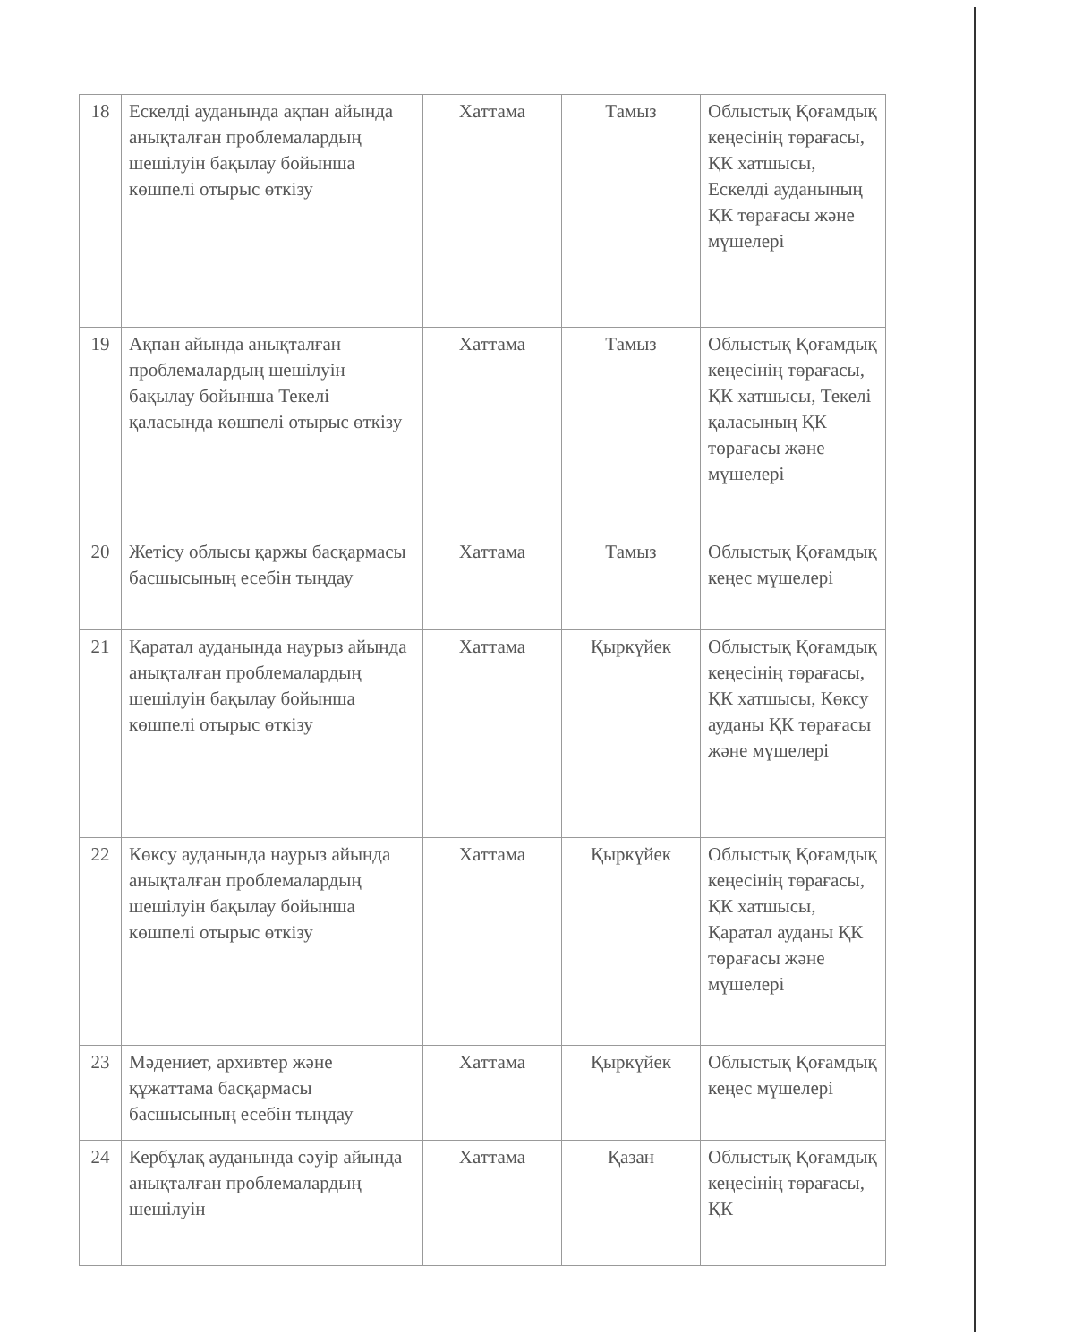| 18 | Ескелді ауданында ақпан айында анықталған проблемалардың шешілуін бақылау бойынша көшпелі отырыс өткізу | Хаттама | Тамыз | Облыстық Қоғамдық кеңесінің төрағасы, ҚК хатшысы, Ескелді ауданының ҚК төрағасы және мүшелері |
| 19 | Ақпан айында анықталған проблемалардың шешілуін бақылау бойынша Текелі қаласында көшпелі отырыс өткізу | Хаттама | Тамыз | Облыстық Қоғамдық кеңесінің төрағасы, ҚК хатшысы, Текелі қаласының ҚК төрағасы және мүшелері |
| 20 | Жетісу облысы қаржы басқармасы басшысының есебін тыңдау | Хаттама | Тамыз | Облыстық Қоғамдық кеңес мүшелері |
| 21 | Қаратал ауданында наурыз айында анықталған проблемалардың шешілуін бақылау бойынша көшпелі отырыс өткізу | Хаттама | Қыркүйек | Облыстық Қоғамдық кеңесінің төрағасы, ҚК хатшысы, Көксу ауданы ҚК төрағасы және мүшелері |
| 22 | Көксу ауданында наурыз айында анықталған проблемалардың шешілуін бақылау бойынша көшпелі отырыс өткізу | Хаттама | Қыркүйек | Облыстық Қоғамдық кеңесінің төрағасы, ҚК хатшысы, Қаратал ауданы ҚК төрағасы және мүшелері |
| 23 | Мәдениет, архивтер және құжаттама басқармасы басшысының есебін тыңдау | Хаттама | Қыркүйек | Облыстық Қоғамдық кеңес мүшелері |
| 24 | Кербұлақ ауданында сәуір айында анықталған проблемалардың шешілуін | Хаттама | Қазан | Облыстық Қоғамдық кеңесінің төрағасы, ҚК |